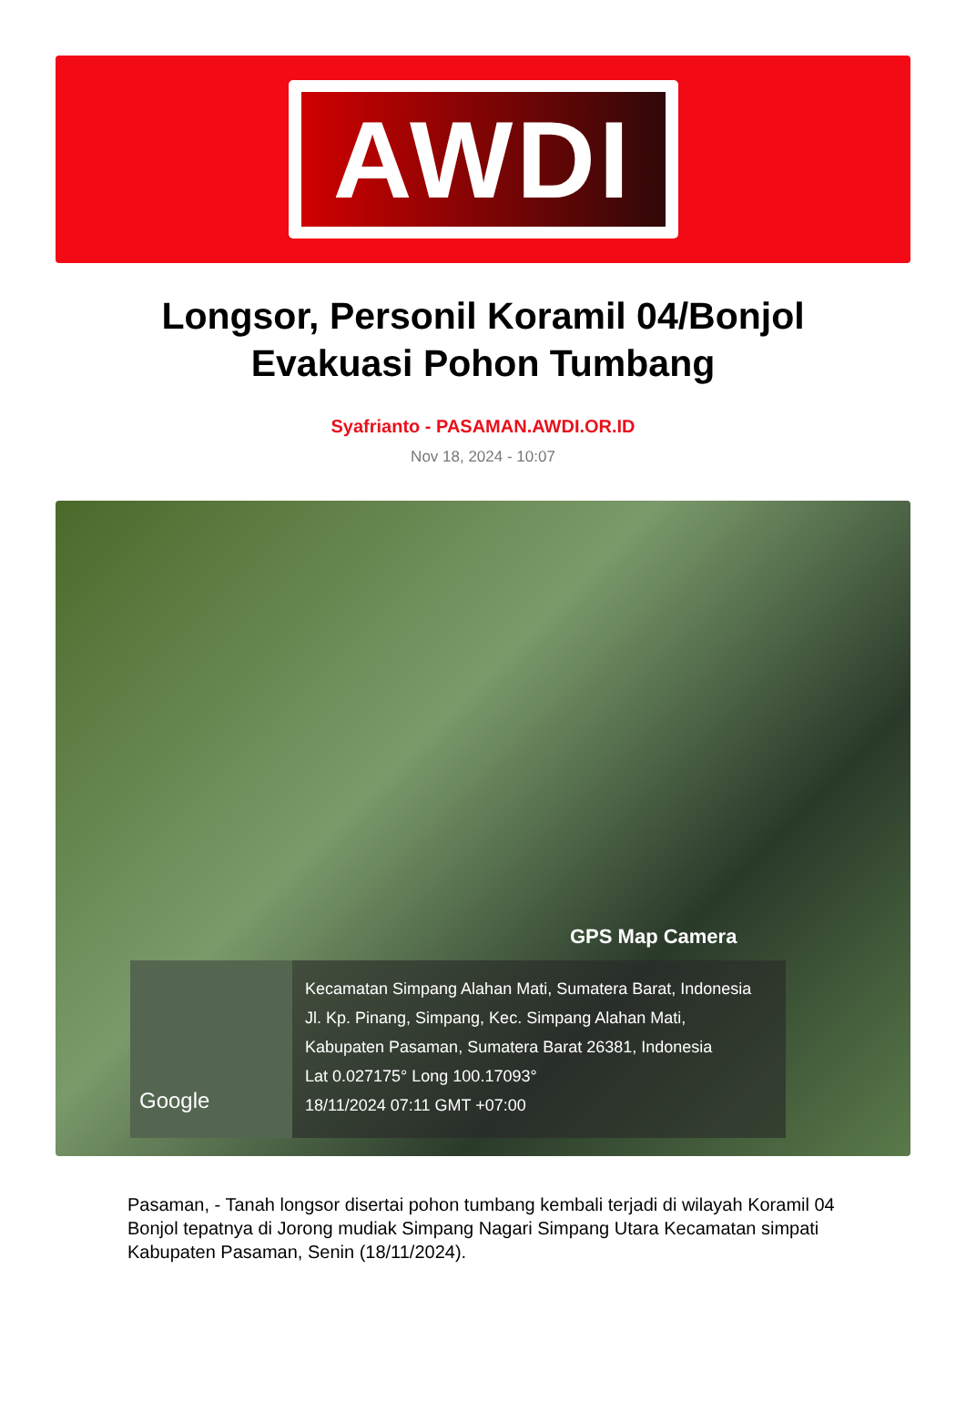AWDI
Longsor, Personil Koramil 04/Bonjol Evakuasi Pohon Tumbang
Syafrianto - PASAMAN.AWDI.OR.ID
Nov 18, 2024 - 10:07
GPS Map Camera
Google
Kecamatan Simpang Alahan Mati, Sumatera Barat, Indonesia
Jl. Kp. Pinang, Simpang, Kec. Simpang Alahan Mati,
Kabupaten Pasaman, Sumatera Barat 26381, Indonesia
Lat 0.027175° Long 100.17093°
18/11/2024 07:11 GMT +07:00
Pasaman, - Tanah longsor disertai pohon tumbang kembali terjadi di wilayah Koramil 04 Bonjol tepatnya di Jorong mudiak Simpang Nagari Simpang Utara Kecamatan simpati Kabupaten Pasaman, Senin (18/11/2024).